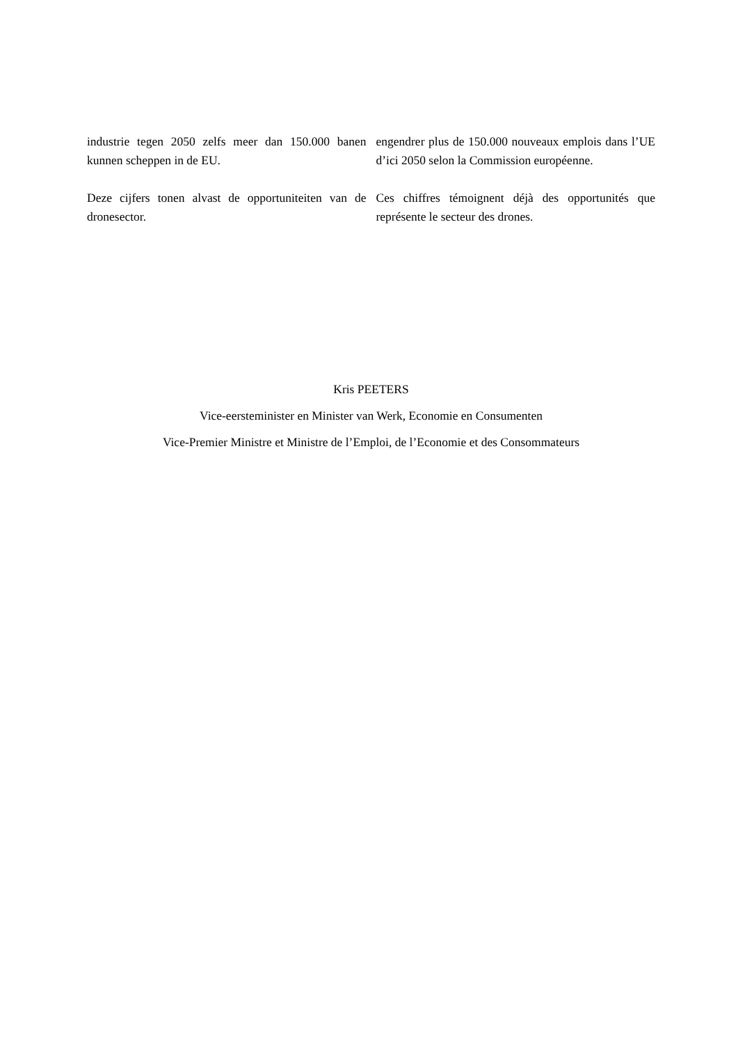industrie tegen 2050 zelfs meer dan 150.000 banen kunnen scheppen in de EU.
engendrer plus de 150.000 nouveaux emplois dans l’UE d’ici 2050 selon la Commission européenne.
Deze cijfers tonen alvast de opportuniteiten van de dronesector.
Ces chiffres témoignent déjà des opportunités que représente le secteur des drones.
Kris PEETERS
Vice-eersteminister en Minister van Werk, Economie en Consumenten
Vice-Premier Ministre et Ministre de l’Emploi, de l’Economie et des Consommateurs